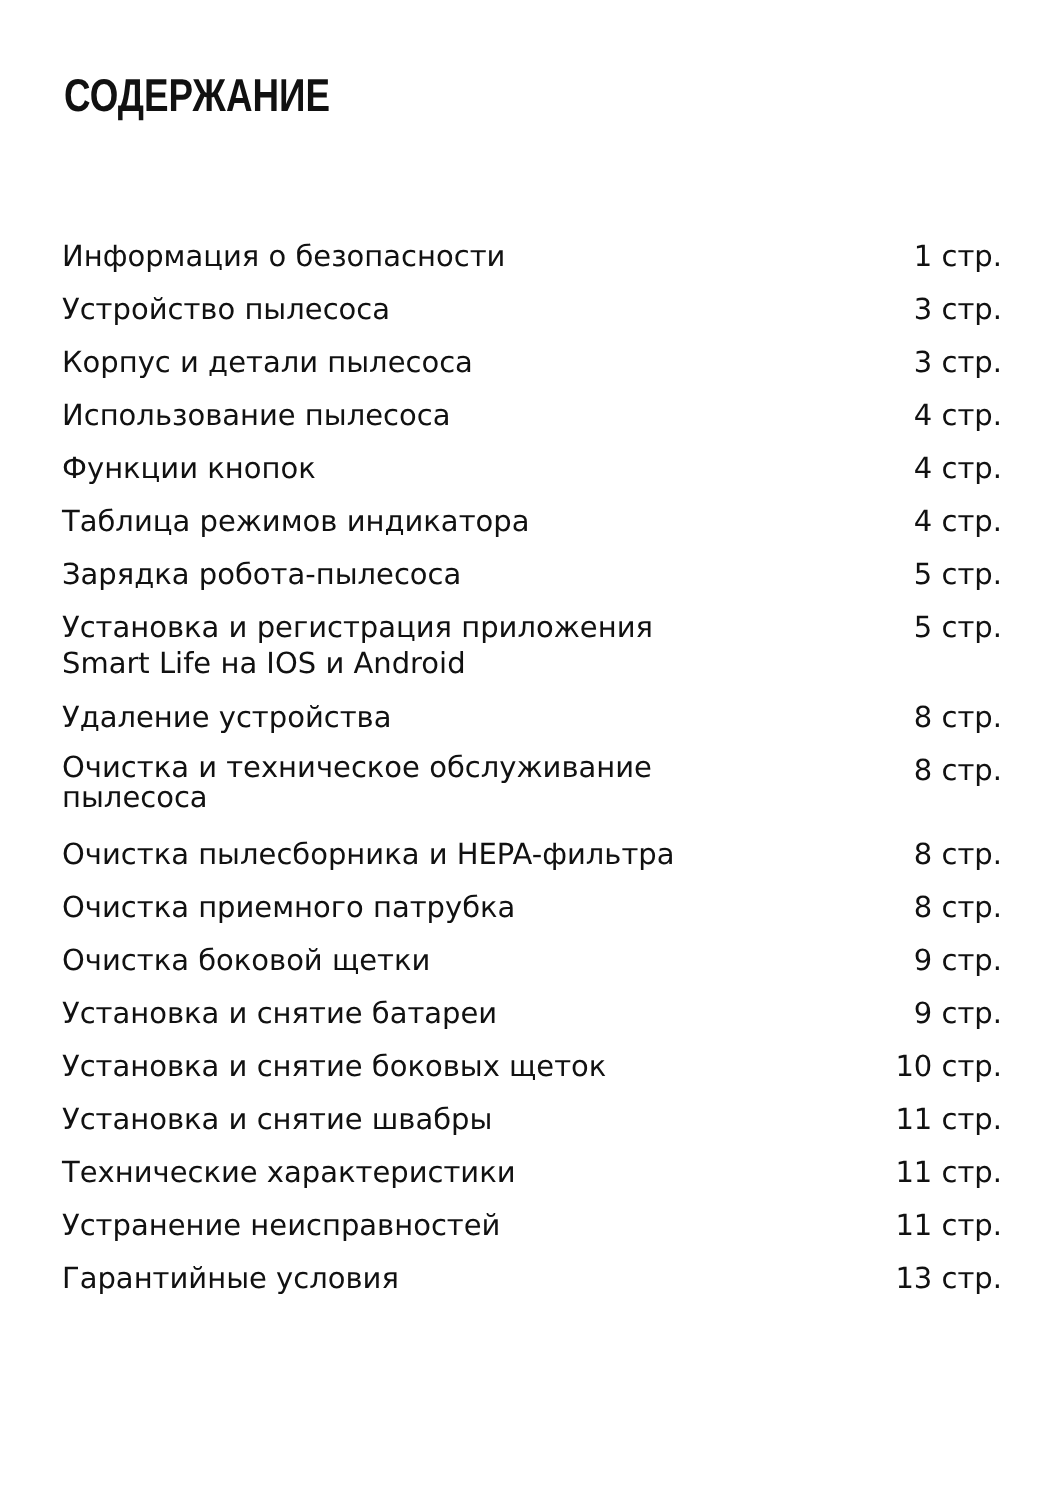СОДЕРЖАНИЕ
| Информация о безопасности | 1 стр. |
| Устройство пылесоса | 3 стр. |
| Корпус и детали пылесоса | 3 стр. |
| Использование пылесоса | 4 стр. |
| Функции кнопок | 4 стр. |
| Таблица режимов индикатора | 4 стр. |
| Зарядка робота-пылесоса | 5 стр. |
| Установка и регистрация приложения Smart Life на IOS и Android | 5 стр. |
| Удаление устройства | 8 стр. |
| Очистка и техническое обслуживание пылесоса | 8 стр. |
| Очистка пылесборника и HEPA-фильтра | 8 стр. |
| Очистка приемного патрубка | 8 стр. |
| Очистка боковой щетки | 9 стр. |
| Установка и снятие батареи | 9 стр. |
| Установка и снятие боковых щеток | 10 стр. |
| Установка и снятие швабры | 11 стр. |
| Технические характеристики | 11 стр. |
| Устранение неисправностей | 11 стр. |
| Гарантийные условия | 13 стр. |